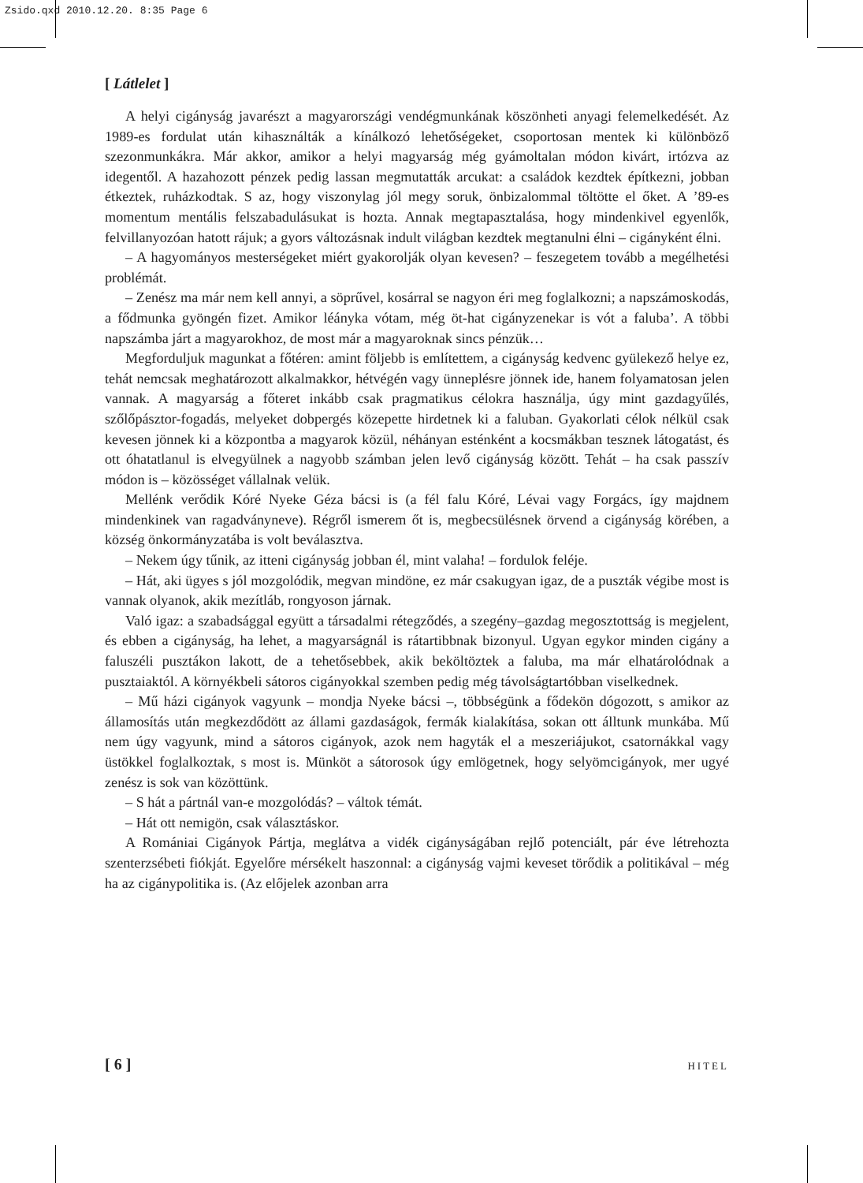Zsido.qxd 2010.12.20. 8:35 Page 6
[ Látlelet ]
A helyi cigányság javarészt a magyarországi vendégmunkának köszönheti anyagi felemelkedését. Az 1989-es fordulat után kihasználták a kínálkozó lehetőségeket, csoportosan mentek ki különböző szezonmunkákra. Már akkor, amikor a helyi magyarság még gyámoltalan módon kivárt, irtózva az idegentől. A hazahozott pénzek pedig lassan megmutatták arcukat: a családok kezdtek építkezni, jobban étkeztek, ruházkodtak. S az, hogy viszonylag jól megy soruk, önbizalommal töltötte el őket. A ’89-es momentum mentális felszabadulásukat is hozta. Annak megtapasztalása, hogy mindenkivel egyenlők, felvillanyozóan hatott rájuk; a gyors változásnak indult világban kezdtek megtanulni élni – cigányként élni.
– A hagyományos mesterségeket miért gyakorolják olyan kevesen? – feszegetem tovább a megélhetési problémát.
– Zenész ma már nem kell annyi, a söprűvel, kosárral se nagyon éri meg foglalkozni; a napszámoskodás, a fődmunka gyöngén fizet. Amikor léányka vótam, még öt-hat cigányzenekar is vót a faluba’. A többi napszámba járt a magyarokhoz, de most már a magyaroknak sincs pénzük…
Megforduljuk magunkat a főtéren: amint följebb is említettem, a cigányság kedvenc gyülekező helye ez, tehát nemcsak meghatározott alkalmakkor, hétvégén vagy ünneplésre jönnek ide, hanem folyamatosan jelen vannak. A magyarság a főteret inkább csak pragmatikus célokra használja, úgy mint gazdagyűlés, szőlőpásztor-fogadás, melyeket dobpergés közepette hirdetnek ki a faluban. Gyakorlati célok nélkül csak kevesen jönnek ki a központba a magyarok közül, néhányan esténként a kocsmákban tesznek látogatást, és ott óhatatlanul is elvegyülnek a nagyobb számban jelen levő cigányság között. Tehát – ha csak passzív módon is – közösséget vállalnak velük.
Mellénk verődik Kóré Nyeke Géza bácsi is (a fél falu Kóré, Lévai vagy Forgács, így majdnem mindenkinek van ragadványneve). Régről ismerem őt is, megbecsülésnek örvend a cigányság körében, a község önkormányzatába is volt beválasztva.
– Nekem úgy tűnik, az itteni cigányság jobban él, mint valaha! – fordulok feléje.
– Hát, aki ügyes s jól mozgolódik, megvan mindöne, ez már csakugyan igaz, de a puszták végibe most is vannak olyanok, akik mezítláb, rongyoson járnak.
Való igaz: a szabadsággal együtt a társadalmi rétegződés, a szegény–gazdag megosztottság is megjelent, és ebben a cigányság, ha lehet, a magyarságnál is rátartibbnak bizonyul. Ugyan egykor minden cigány a faluszéli pusztákon lakott, de a tehetősebbek, akik beköltöztek a faluba, ma már elhatárolódnak a pusztaiaktól. A környékbeli sátoros cigányokkal szemben pedig még távolságtartóbban viselkednek.
– Mű házi cigányok vagyunk – mondja Nyeke bácsi –, többségünk a fődekön dógozott, s amikor az államosítás után megkezdődött az állami gazdaságok, fermák kialakítása, sokan ott álltunk munkába. Mű nem úgy vagyunk, mind a sátoros cigányok, azok nem hagyták el a meszeriájukot, csatornákkal vagy üstökkel foglalkoztak, s most is. Münköt a sátorosok úgy emlögetnek, hogy selyömcigányok, mer ugyé zenész is sok van közöttünk.
– S hát a pártnál van-e mozgolódás? – váltok témát.
– Hát ott nemigön, csak választáskor.
A Romániai Cigányok Pártja, meglátva a vidék cigányságában rejlő potenciált, pár éve létrehozta szenterzsébeti fiókját. Egyelőre mérsékelt haszonnal: a cigányság vajmi keveset törődik a politikával – még ha az cigánypolitika is. (Az előjelek azonban arra
[ 6 ] HITEL